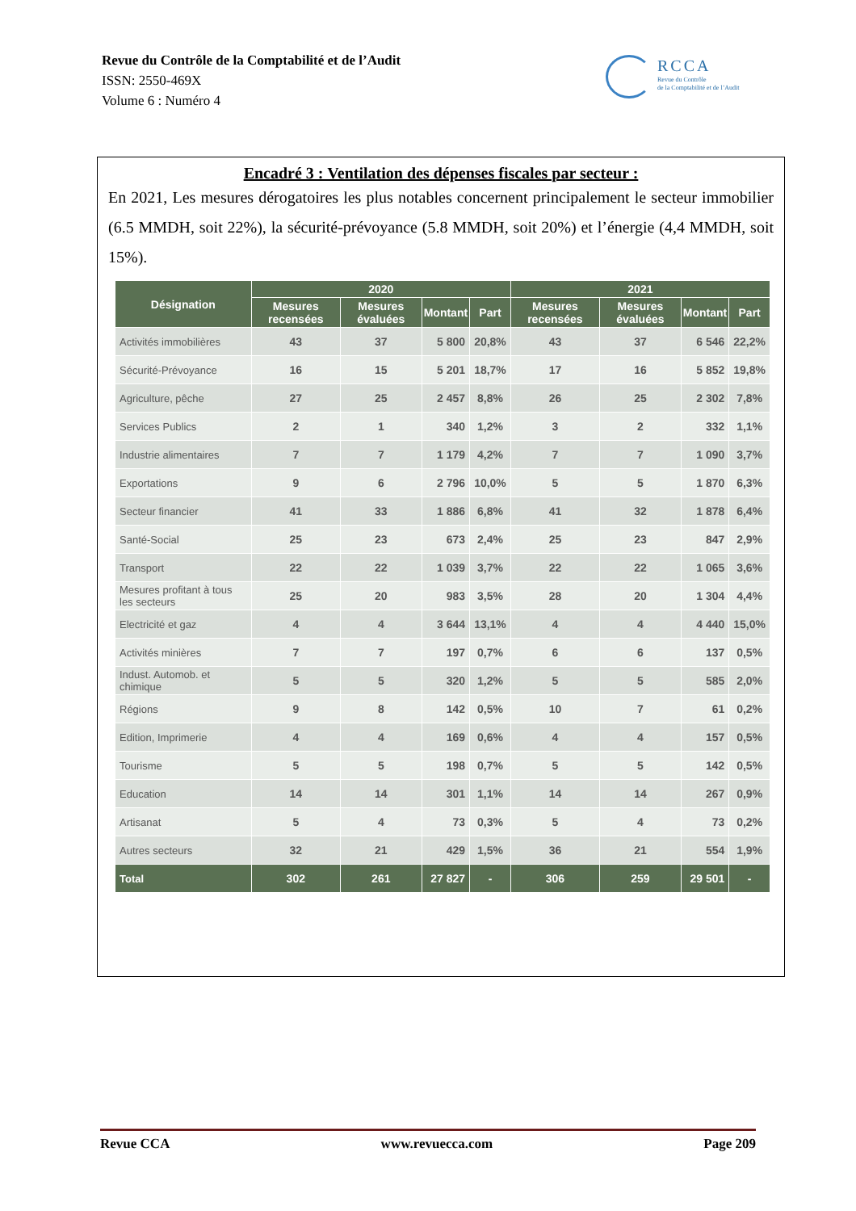Revue du Contrôle de la Comptabilité et de l’Audit
ISSN: 2550-469X
Volume 6 : Numéro 4
RCCA
Revue du Contrôle
de la Comptabilité et de l’Audit
Encadré 3 : Ventilation des dépenses fiscales par secteur :
En 2021, Les mesures dérogatoires les plus notables concernent principalement le secteur immobilier (6.5 MMDH, soit 22%), la sécurité-prévoyance (5.8 MMDH, soit 20%) et l’énergie (4,4 MMDH, soit 15%).
| Désignation | 2020 | | | | 2021 | | | |
| --- | --- | --- | --- | --- | --- | --- | --- | --- |
| | Mesures recensées | Mesures évaluées | Montant | Part | Mesures recensées | Mesures évaluées | Montant | Part |
| Activités immobilières | 43 | 37 | 5 800 | 20,8% | 43 | 37 | 6 546 | 22,2% |
| Sécurité-Prévoyance | 16 | 15 | 5 201 | 18,7% | 17 | 16 | 5 852 | 19,8% |
| Agriculture, pêche | 27 | 25 | 2 457 | 8,8% | 26 | 25 | 2 302 | 7,8% |
| Services Publics | 2 | 1 | 340 | 1,2% | 3 | 2 | 332 | 1,1% |
| Industrie alimentaires | 7 | 7 | 1 179 | 4,2% | 7 | 7 | 1 090 | 3,7% |
| Exportations | 9 | 6 | 2 796 | 10,0% | 5 | 5 | 1 870 | 6,3% |
| Secteur financier | 41 | 33 | 1 886 | 6,8% | 41 | 32 | 1 878 | 6,4% |
| Santé-Social | 25 | 23 | 673 | 2,4% | 25 | 23 | 847 | 2,9% |
| Transport | 22 | 22 | 1 039 | 3,7% | 22 | 22 | 1 065 | 3,6% |
| Mesures profitant à tous les secteurs | 25 | 20 | 983 | 3,5% | 28 | 20 | 1 304 | 4,4% |
| Electricité et gaz | 4 | 4 | 3 644 | 13,1% | 4 | 4 | 4 440 | 15,0% |
| Activités minières | 7 | 7 | 197 | 0,7% | 6 | 6 | 137 | 0,5% |
| Indust. Automob. et chimique | 5 | 5 | 320 | 1,2% | 5 | 5 | 585 | 2,0% |
| Régions | 9 | 8 | 142 | 0,5% | 10 | 7 | 61 | 0,2% |
| Edition, Imprimerie | 4 | 4 | 169 | 0,6% | 4 | 4 | 157 | 0,5% |
| Tourisme | 5 | 5 | 198 | 0,7% | 5 | 5 | 142 | 0,5% |
| Education | 14 | 14 | 301 | 1,1% | 14 | 14 | 267 | 0,9% |
| Artisanat | 5 | 4 | 73 | 0,3% | 5 | 4 | 73 | 0,2% |
| Autres secteurs | 32 | 21 | 429 | 1,5% | 36 | 21 | 554 | 1,9% |
| Total | 302 | 261 | 27 827 | - | 306 | 259 | 29 501 | - |
Revue CCA www.revuecca.com Page 209